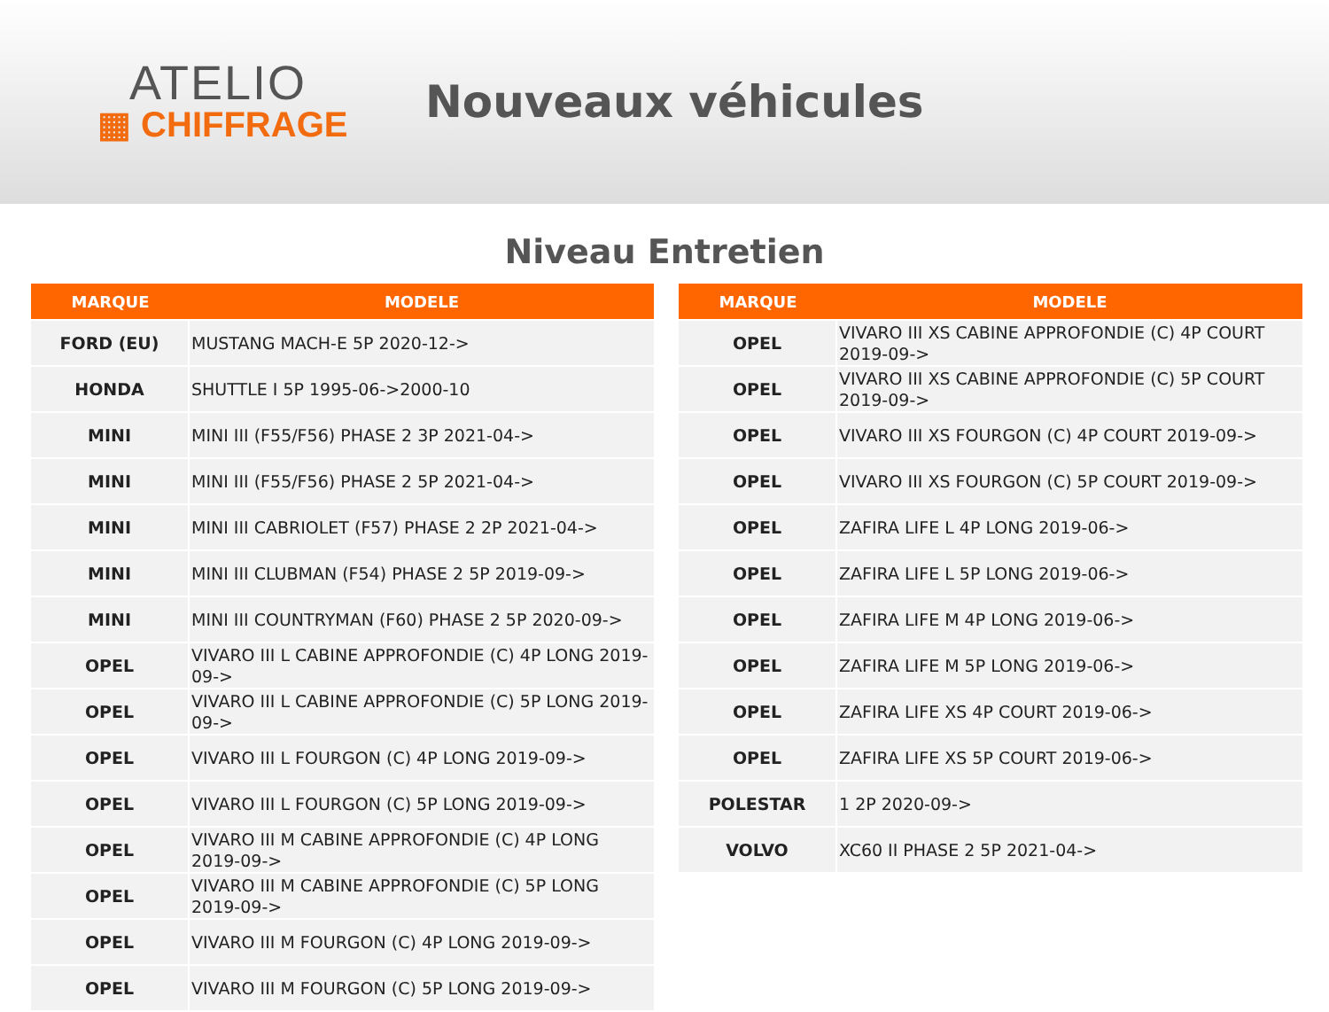ATELIO
▦ CHIFFRAGE
Nouveaux véhicules
Niveau Entretien
| MARQUE | MODELE |
| --- | --- |
| FORD (EU) | MUSTANG MACH-E 5P 2020-12-> |
| HONDA | SHUTTLE I 5P 1995-06->2000-10 |
| MINI | MINI III (F55/F56) PHASE 2 3P 2021-04-> |
| MINI | MINI III (F55/F56) PHASE 2 5P 2021-04-> |
| MINI | MINI III CABRIOLET (F57) PHASE 2 2P 2021-04-> |
| MINI | MINI III CLUBMAN (F54) PHASE 2 5P 2019-09-> |
| MINI | MINI III COUNTRYMAN (F60) PHASE 2 5P 2020-09-> |
| OPEL | VIVARO III L CABINE APPROFONDIE (C) 4P LONG 2019-09-> |
| OPEL | VIVARO III L CABINE APPROFONDIE (C) 5P LONG 2019-09-> |
| OPEL | VIVARO III L FOURGON (C) 4P LONG 2019-09-> |
| OPEL | VIVARO III L FOURGON (C) 5P LONG 2019-09-> |
| OPEL | VIVARO III M CABINE APPROFONDIE (C) 4P LONG 2019-09-> |
| OPEL | VIVARO III M CABINE APPROFONDIE (C) 5P LONG 2019-09-> |
| OPEL | VIVARO III M FOURGON (C) 4P LONG 2019-09-> |
| OPEL | VIVARO III M FOURGON (C) 5P LONG 2019-09-> |
| MARQUE | MODELE |
| --- | --- |
| OPEL | VIVARO III XS CABINE APPROFONDIE (C) 4P COURT 2019-09-> |
| OPEL | VIVARO III XS CABINE APPROFONDIE (C) 5P COURT 2019-09-> |
| OPEL | VIVARO III XS FOURGON (C) 4P COURT 2019-09-> |
| OPEL | VIVARO III XS FOURGON (C) 5P COURT 2019-09-> |
| OPEL | ZAFIRA LIFE L 4P LONG 2019-06-> |
| OPEL | ZAFIRA LIFE L 5P LONG 2019-06-> |
| OPEL | ZAFIRA LIFE M 4P LONG 2019-06-> |
| OPEL | ZAFIRA LIFE M 5P LONG 2019-06-> |
| OPEL | ZAFIRA LIFE XS 4P COURT 2019-06-> |
| OPEL | ZAFIRA LIFE XS 5P COURT 2019-06-> |
| POLESTAR | 1 2P 2020-09-> |
| VOLVO | XC60 II PHASE 2 5P 2021-04-> |